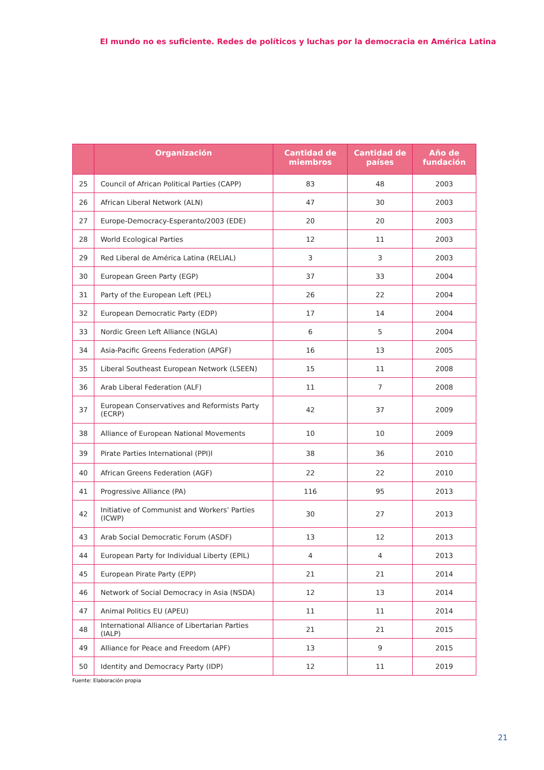El mundo no es suficiente. Redes de políticos y luchas por la democracia en América Latina
| | Organización | Cantidad de miembros | Cantidad de países | Año de fundación |
| --- | --- | --- | --- | --- |
| 25 | Council of African Political Parties (CAPP) | 83 | 48 | 2003 |
| 26 | African Liberal Network (ALN) | 47 | 30 | 2003 |
| 27 | Europe-Democracy-Esperanto/2003 (EDE) | 20 | 20 | 2003 |
| 28 | World Ecological Parties | 12 | 11 | 2003 |
| 29 | Red Liberal de América Latina (RELIAL) | 3 | 3 | 2003 |
| 30 | European Green Party (EGP) | 37 | 33 | 2004 |
| 31 | Party of the European Left (PEL) | 26 | 22 | 2004 |
| 32 | European Democratic Party (EDP) | 17 | 14 | 2004 |
| 33 | Nordic Green Left Alliance (NGLA) | 6 | 5 | 2004 |
| 34 | Asia-Pacific Greens Federation (APGF) | 16 | 13 | 2005 |
| 35 | Liberal Southeast European Network (LSEEN) | 15 | 11 | 2008 |
| 36 | Arab Liberal Federation (ALF) | 11 | 7 | 2008 |
| 37 | European Conservatives and Reformists Party (ECRP) | 42 | 37 | 2009 |
| 38 | Alliance of European National Movements | 10 | 10 | 2009 |
| 39 | Pirate Parties International (PPI)l | 38 | 36 | 2010 |
| 40 | African Greens Federation (AGF) | 22 | 22 | 2010 |
| 41 | Progressive Alliance (PA) | 116 | 95 | 2013 |
| 42 | Initiative of Communist and Workers’ Parties (ICWP) | 30 | 27 | 2013 |
| 43 | Arab Social Democratic Forum (ASDF) | 13 | 12 | 2013 |
| 44 | European Party for Individual Liberty (EPIL) | 4 | 4 | 2013 |
| 45 | European Pirate Party (EPP) | 21 | 21 | 2014 |
| 46 | Network of Social Democracy in Asia (NSDA) | 12 | 13 | 2014 |
| 47 | Animal Politics EU (APEU) | 11 | 11 | 2014 |
| 48 | International Alliance of Libertarian Parties (IALP) | 21 | 21 | 2015 |
| 49 | Alliance for Peace and Freedom (APF) | 13 | 9 | 2015 |
| 50 | Identity and Democracy Party (IDP) | 12 | 11 | 2019 |
Fuente: Elaboración propia
21